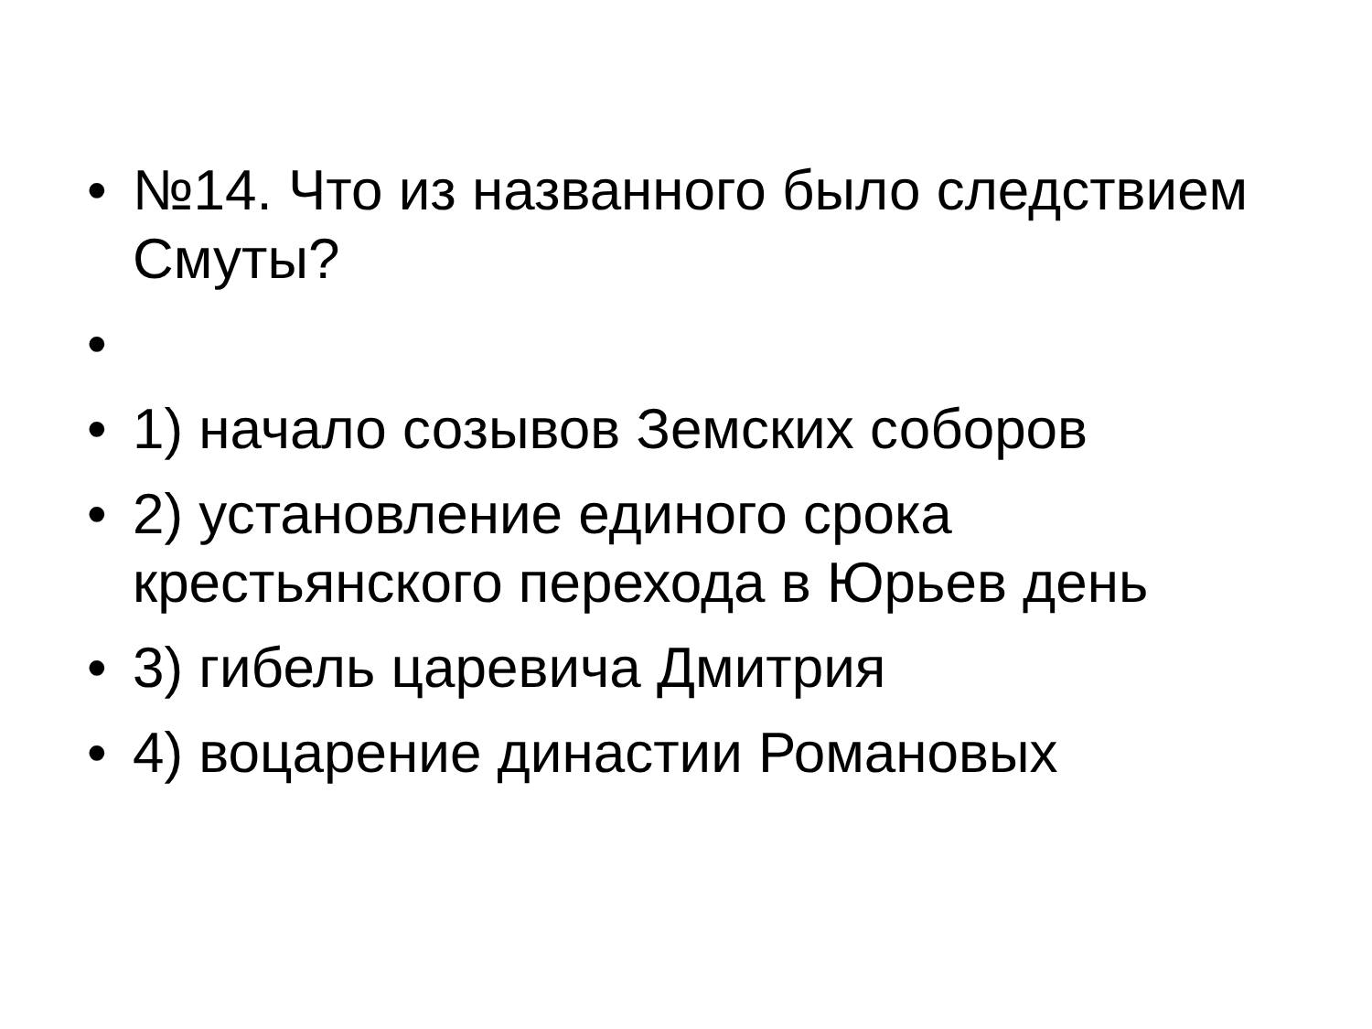• №14. Что из названного было следствием Смуты?
•
• 1) начало созывов Земских соборов
• 2) установление единого срока крестьянского перехода в Юрьев день
• 3) гибель царевича Дмитрия
• 4) воцарение династии Романовых